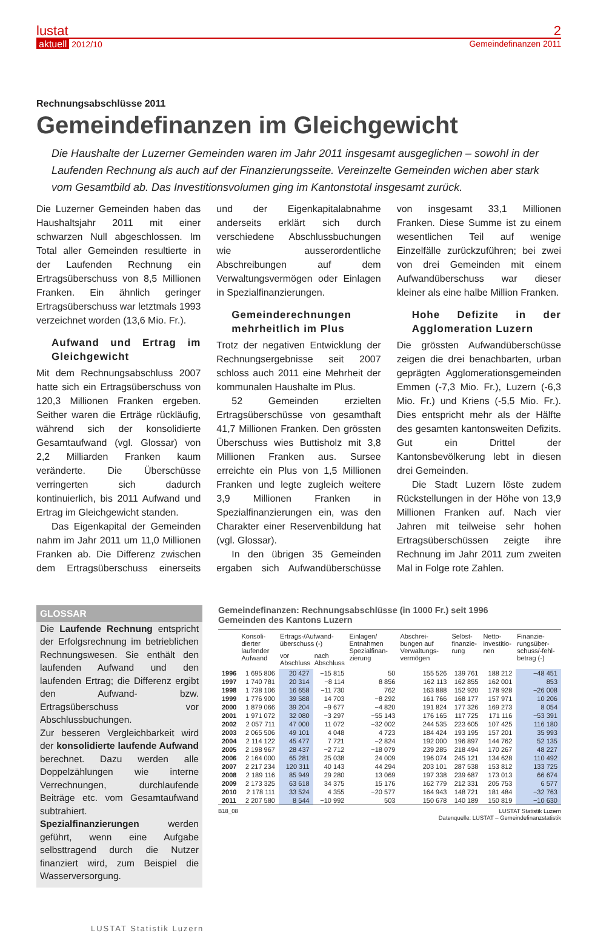lustat 2
aktuell 2012/10 Gemeindefinanzen 2011
Rechnungsabschlüsse 2011
Gemeindefinanzen im Gleichgewicht
Die Haushalte der Luzerner Gemeinden waren im Jahr 2011 insgesamt ausgeglichen – sowohl in der Laufenden Rechnung als auch auf der Finanzierungsseite. Vereinzelte Gemeinden wichen aber stark vom Gesamtbild ab. Das Investitionsvolumen ging im Kantonstotal insgesamt zurück.
Die Luzerner Gemeinden haben das Haushaltsjahr 2011 mit einer schwarzen Null abgeschlossen. Im Total aller Gemeinden resultierte in der Laufenden Rechnung ein Ertragsüberschuss von 8,5 Millionen Franken. Ein ähnlich geringer Ertragsüberschuss war letztmals 1993 verzeichnet worden (13,6 Mio. Fr.).
Aufwand und Ertrag im Gleichgewicht
Mit dem Rechnungsabschluss 2007 hatte sich ein Ertragsüberschuss von 120,3 Millionen Franken ergeben. Seither waren die Erträge rückläufig, während sich der konsolidierte Gesamtaufwand (vgl. Glossar) von 2,2 Milliarden Franken kaum veränderte. Die Überschüsse verringerten sich dadurch kontinuierlich, bis 2011 Aufwand und Ertrag im Gleichgewicht standen.
Das Eigenkapital der Gemeinden nahm im Jahr 2011 um 11,0 Millionen Franken ab. Die Differenz zwischen dem Ertragsüberschuss einerseits und der Eigenkapitalabnahme anderseits erklärt sich durch verschiedene Abschlussbuchungen wie ausserordentliche Abschreibungen auf dem Verwaltungsvermögen oder Einlagen in Spezialfinanzierungen.
Gemeinderechnungen mehrheitlich im Plus
Trotz der negativen Entwicklung der Rechnungsergebnisse seit 2007 schloss auch 2011 eine Mehrheit der kommunalen Haushalte im Plus.
52 Gemeinden erzielten Ertragsüberschüsse von gesamthaft 41,7 Millionen Franken. Den grössten Überschuss wies Buttisholz mit 3,8 Millionen Franken aus. Sursee erreichte ein Plus von 1,5 Millionen Franken und legte zugleich weitere 3,9 Millionen Franken in Spezialfinanzierungen ein, was den Charakter einer Reservenbildung hat (vgl. Glossar).
In den übrigen 35 Gemeinden ergaben sich Aufwandüberschüsse von insgesamt 33,1 Millionen Franken. Diese Summe ist zu einem wesentlichen Teil auf wenige Einzelfälle zurückzuführen; bei zwei von drei Gemeinden mit einem Aufwandüberschuss war dieser kleiner als eine halbe Million Franken.
Hohe Defizite in der Agglomeration Luzern
Die grössten Aufwandüberschüsse zeigen die drei benachbarten, urban geprägten Agglomerationsgemeinden Emmen (-7,3 Mio. Fr.), Luzern (-6,3 Mio. Fr.) und Kriens (-5,5 Mio. Fr.). Dies entspricht mehr als der Hälfte des gesamten kantonsweiten Defizits. Gut ein Drittel der Kantonsbevölkerung lebt in diesen drei Gemeinden.
Die Stadt Luzern löste zudem Rückstellungen in der Höhe von 13,9 Millionen Franken auf. Nach vier Jahren mit teilweise sehr hohen Ertragsüberschüssen zeigte ihre Rechnung im Jahr 2011 zum zweiten Mal in Folge rote Zahlen.
GLOSSAR
Die Laufende Rechnung entspricht der Erfolgsrechnung im betrieblichen Rechnungswesen. Sie enthält den laufenden Aufwand und den laufenden Ertrag; die Differenz ergibt den Aufwand- bzw. Ertragsüberschuss vor Abschlussbuchungen.
Zur besseren Vergleichbarkeit wird der konsolidierte laufende Aufwand berechnet. Dazu werden alle Doppelzählungen wie interne Verrechnungen, durchlaufende Beiträge etc. vom Gesamtaufwand subtrahiert.
Spezialfinanzierungen werden geführt, wenn eine Aufgabe selbsttragend durch die Nutzer finanziert wird, zum Beispiel die Wasserversorgung.
Gemeindefinanzen: Rechnungsabschlüsse (in 1000 Fr.) seit 1996
Gemeinden des Kantons Luzern
| | Konsoli-dierter laufender Aufwand | Ertrags-/Aufwand-überschuss (-) | | Einlagen/ Entnahmen Spezialfinan-zierung | Abschrei-bungen auf Verwaltungs-vermögen | Selbst-finanzie-rung | Netto-investitio-nen | Finanzie-rungsüber-schuss/-fehl-betrag (-) |
| --- | --- | --- | --- | --- | --- | --- | --- | --- |
| | | vor Abschluss | nach Abschluss | | | | | |
| 1996 | 1 695 806 | 20 427 | −15 815 | 50 | 155 526 | 139 761 | 188 212 | −48 451 |
| 1997 | 1 740 781 | 20 314 | −8 114 | 8 856 | 162 113 | 162 855 | 162 001 | 853 |
| 1998 | 1 738 106 | 16 658 | −11 730 | 762 | 163 888 | 152 920 | 178 928 | −26 008 |
| 1999 | 1 776 900 | 39 588 | 14 703 | −8 292 | 161 766 | 168 177 | 157 971 | 10 206 |
| 2000 | 1 879 066 | 39 204 | −9 677 | −4 820 | 191 824 | 177 326 | 169 273 | 8 054 |
| 2001 | 1 971 072 | 32 080 | −3 297 | −55 143 | 176 165 | 117 725 | 171 116 | −53 391 |
| 2002 | 2 057 711 | 47 000 | 11 072 | −32 002 | 244 535 | 223 605 | 107 425 | 116 180 |
| 2003 | 2 065 506 | 49 101 | 4 048 | 4 723 | 184 424 | 193 195 | 157 201 | 35 993 |
| 2004 | 2 114 122 | 45 477 | 7 721 | −2 824 | 192 000 | 196 897 | 144 762 | 52 135 |
| 2005 | 2 198 967 | 28 437 | −2 712 | −18 079 | 239 285 | 218 494 | 170 267 | 48 227 |
| 2006 | 2 164 000 | 65 281 | 25 038 | 24 009 | 196 074 | 245 121 | 134 628 | 110 492 |
| 2007 | 2 217 234 | 120 311 | 40 143 | 44 294 | 203 101 | 287 538 | 153 812 | 133 725 |
| 2008 | 2 189 116 | 85 949 | 29 280 | 13 069 | 197 338 | 239 687 | 173 013 | 66 674 |
| 2009 | 2 173 325 | 63 618 | 34 375 | 15 176 | 162 779 | 212 331 | 205 753 | 6 577 |
| 2010 | 2 178 111 | 33 524 | 4 355 | −20 577 | 164 943 | 148 721 | 181 484 | −32 763 |
| 2011 | 2 207 580 | 8 544 | −10 992 | 503 | 150 678 | 140 189 | 150 819 | −10 630 |
B18_08 LUSTAT Statistik Luzern
Datenquelle: LUSTAT – Gemeindefinanzstatistik
LUSTAT Statistik Luzern